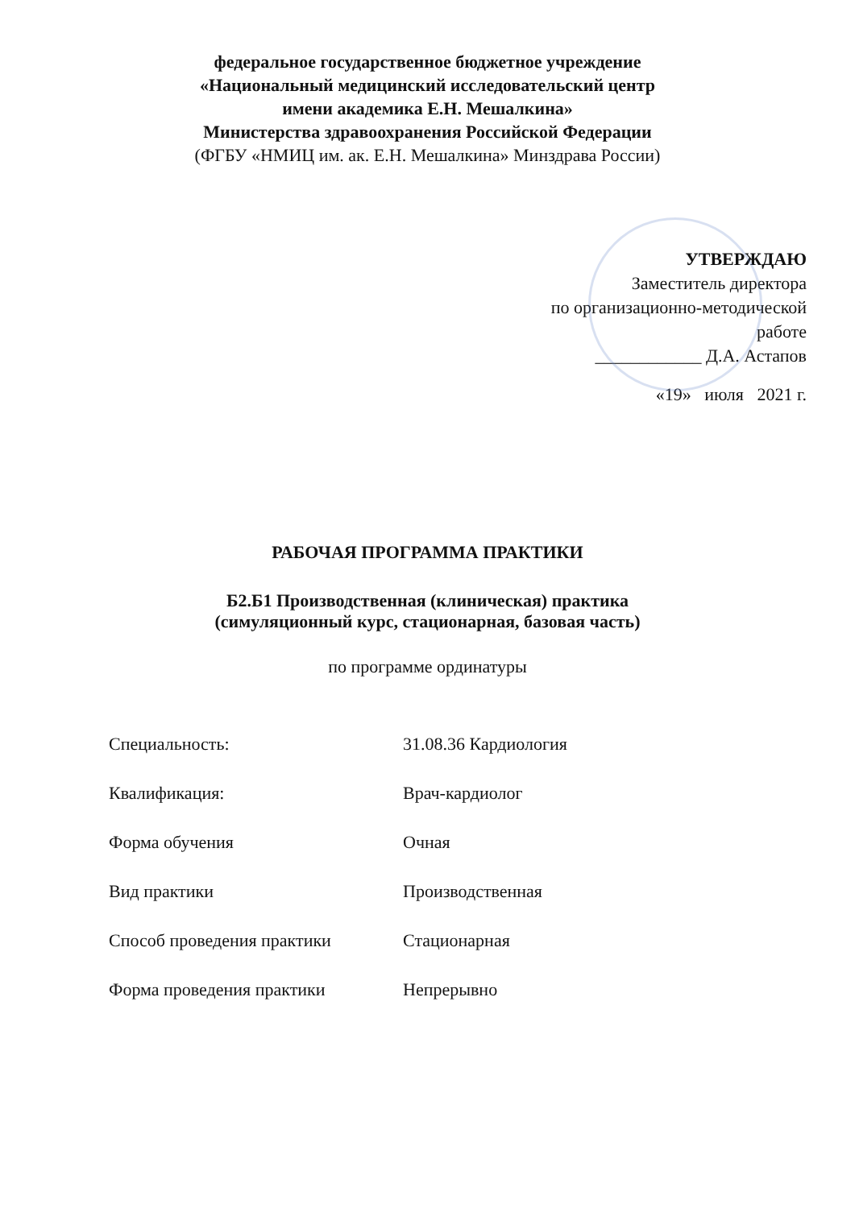федеральное государственное бюджетное учреждение
«Национальный медицинский исследовательский центр
имени академика Е.Н. Мешалкина»
Министерства здравоохранения Российской Федерации
(ФГБУ «НМИЦ им. ак. Е.Н. Мешалкина» Минздрава России)
УТВЕРЖДАЮ
Заместитель директора
по организационно-методической работе
____________ Д.А. Астапов
«19» июля 2021 г.
РАБОЧАЯ ПРОГРАММА ПРАКТИКИ
Б2.Б1 Производственная (клиническая) практика
(симуляционный курс, стационарная, базовая часть)
по программе ординатуры
| Специальность: | 31.08.36 Кардиология |
| Квалификация: | Врач-кардиолог |
| Форма обучения | Очная |
| Вид практики | Производственная |
| Способ проведения практики | Стационарная |
| Форма проведения практики | Непрерывно |